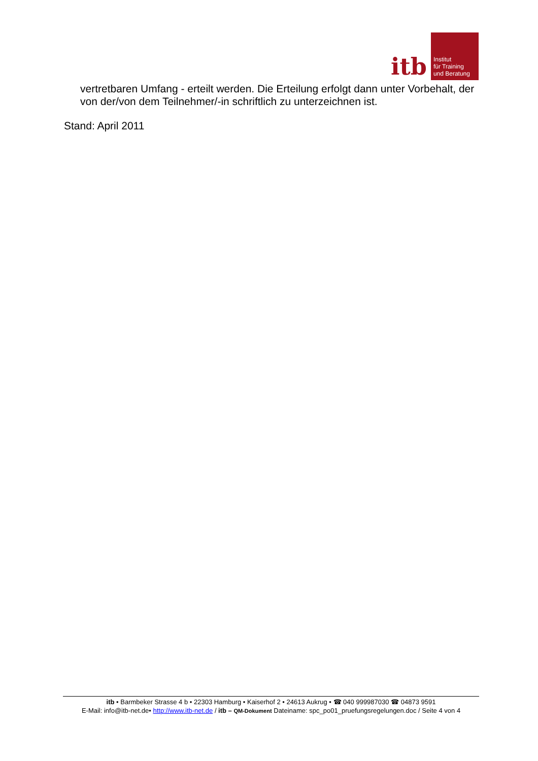itb
Institut
für Training
und Beratung
vertretbaren Umfang - erteilt werden. Die Erteilung erfolgt dann unter Vorbehalt, der von der/von dem Teilnehmer/-in schriftlich zu unterzeichnen ist.
Stand: April 2011
itb • Barmbeker Strasse 4 b • 22303 Hamburg • Kaiserhof 2 • 24613 Aukrug • ☎ 040 999987030 ☎ 04873 9591
E-Mail: info@itb-net.de• http://www.itb-net.de / itb – QM-Dokument Dateiname: spc_po01_pruefungsregelungen.doc / Seite 4 von 4